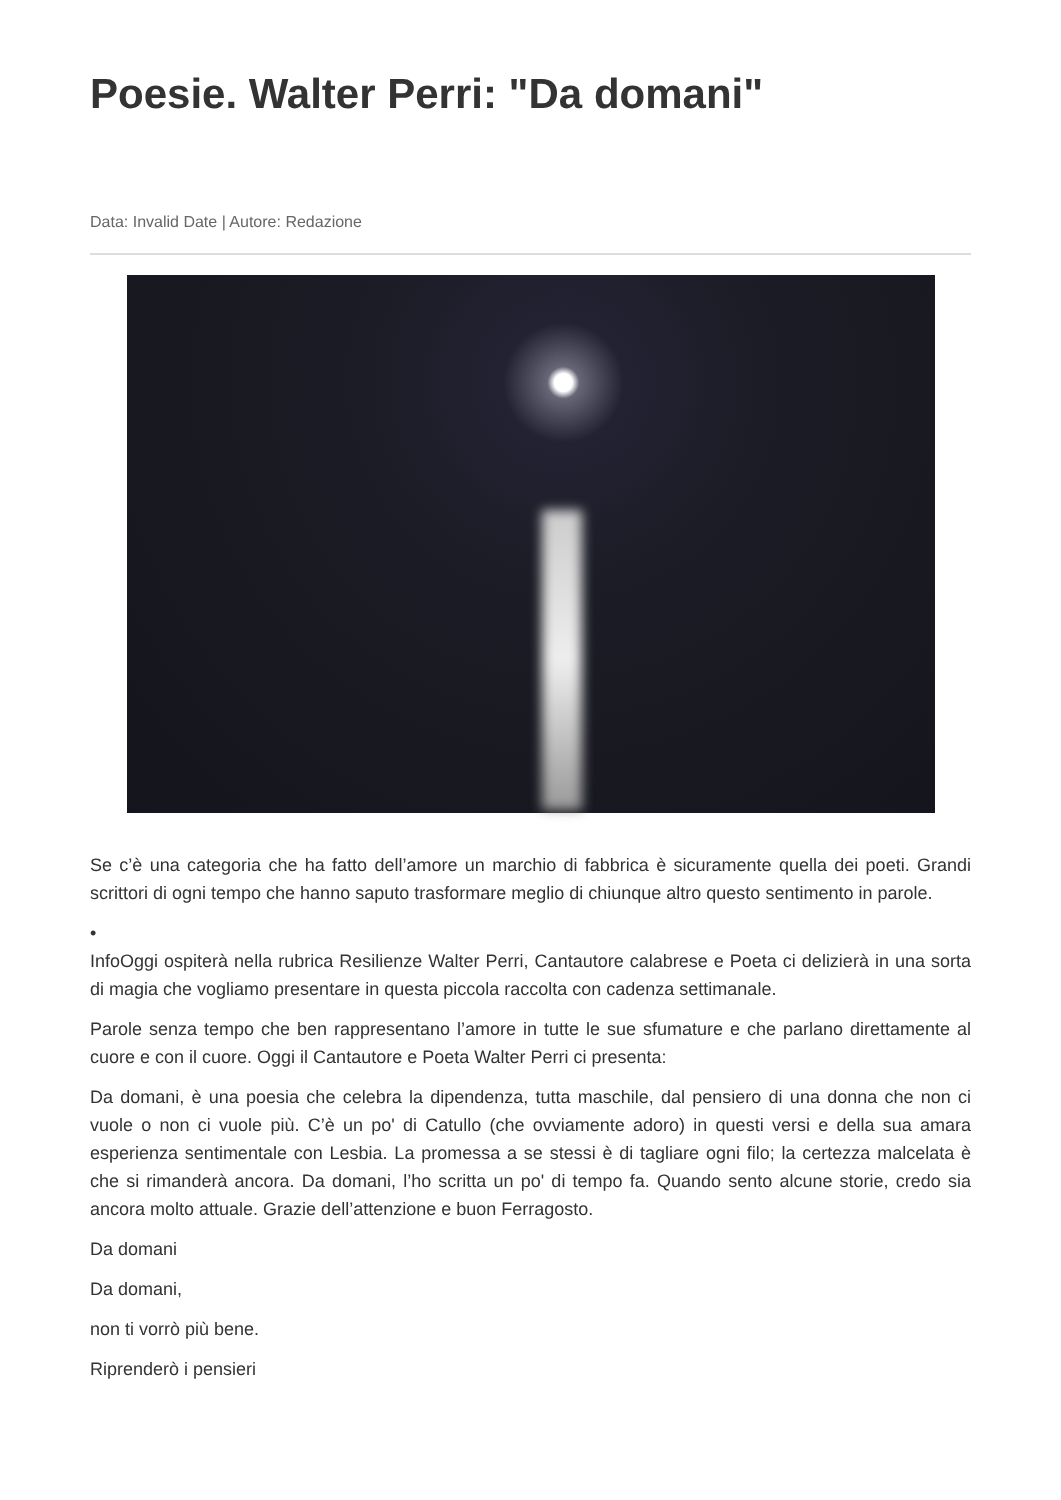Poesie. Walter Perri: "Da domani"
Data: Invalid Date | Autore: Redazione
Se c’è una categoria che ha fatto dell’amore un marchio di fabbrica è sicuramente quella dei poeti. Grandi scrittori di ogni tempo che hanno saputo trasformare meglio di chiunque altro questo sentimento in parole.
•
InfoOggi ospiterà nella rubrica Resilienze Walter Perri, Cantautore calabrese e Poeta ci delizierà in una sorta di magia che vogliamo presentare in questa piccola raccolta con cadenza settimanale.
Parole senza tempo che ben rappresentano l’amore in tutte le sue sfumature e che parlano direttamente al cuore e con il cuore. Oggi il Cantautore e Poeta Walter Perri ci presenta:
Da domani, è una poesia che celebra la dipendenza, tutta maschile, dal pensiero di una donna che non ci vuole o non ci vuole più. C’è un po' di Catullo (che ovviamente adoro) in questi versi e della sua amara esperienza sentimentale con Lesbia. La promessa a se stessi è di tagliare ogni filo; la certezza malcelata è che si rimanderà ancora. Da domani, l’ho scritta un po' di tempo fa. Quando sento alcune storie, credo sia ancora molto attuale. Grazie dell’attenzione e buon Ferragosto.
Da domani
Da domani,
non ti vorrò più bene.
Riprenderò i pensieri